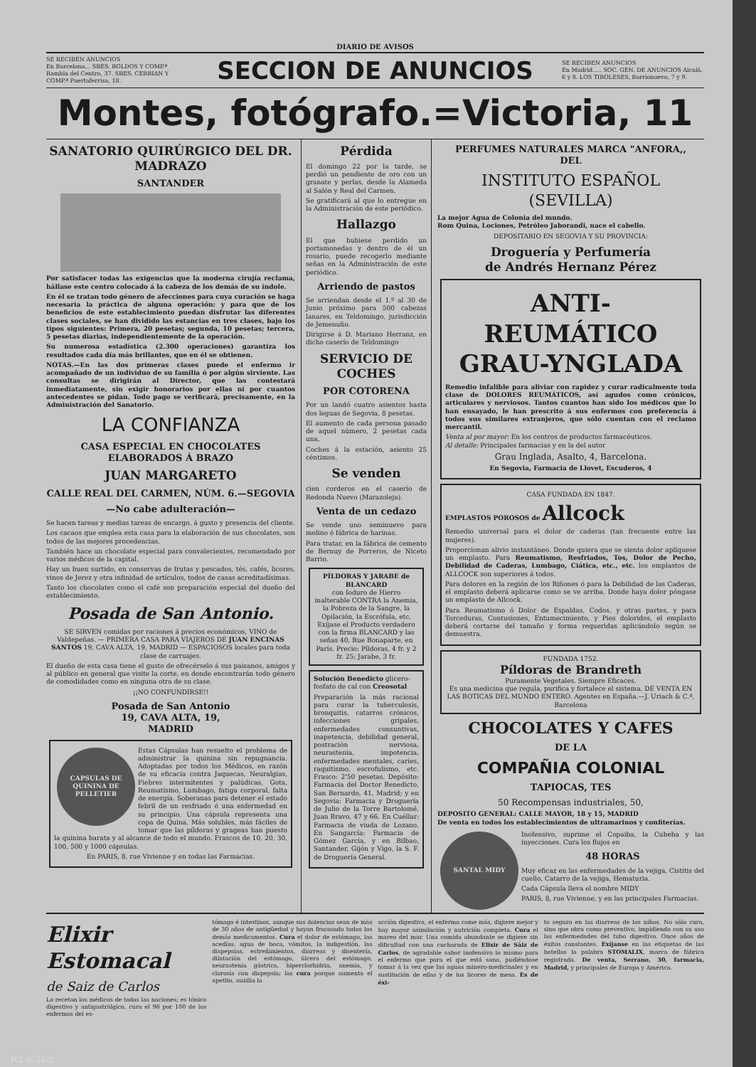DIARIO DE AVISOS
SE RECIBEN ANUNCIOS
En Barcelona... SRES. ROLDOS Y COMP.ª Rambla del Centro, 37. SRES. CEBRIAN Y COMP.ª Puertaferrisa, 18.
SECCION DE ANUNCIOS
SE RECIBEN ANUNCIOS
En Madrid..... SOC. GEN. DE ANUNCIOS Alcalá, 6 y 8. LOS TIROLESES, Barrionuevo, 7 y 9.
Montes, fotógrafo.=Victoria, 11
SANATORIO QUIRÚRGICO DEL DR. MADRAZO
SANTANDER
Por satisfacer todas las exigencias que la moderna cirujía reclama, hállase este centro colocado á la cabeza de los demás de su índole.
En él se tratan todo género de afecciones para cuya curación se haga necesaria la práctica de alguna operación: y para que de los beneficios de este establecimiento puedan disfrutar las diferentes clases sociales, se han dividido las estancias en tres clases, bajo los tipos siguientes: Primera, 20 pesetas; segunda, 10 pesetas; tercera, 5 pesetas diarias, independientemente de la operación.
Su numerosa estadística (2.300 operaciones) garantiza los resultados cada día más brillantes, que en él se obtienen.
NOTAS.—En las dos primeras clases puede el enfermo ir acompañado de un individuo de su familia ó por algún sirviente. Las consultas se dirigirán al Director, que las contestará inmediatamente, sin exigir honorarios por ellas ni por cuantos antecedentes se pidan. Todo pago se verificará, precisamente, en la Administración del Sanatorio.
LA CONFIANZA
CASA ESPECIAL EN CHOCOLATES ELABORADOS Á BRAZO
JUAN MARGARETO
CALLE REAL DEL CARMEN, NÚM. 6.—SEGOVIA
—No cabe adulteración—
Se hacen tareas y medias tareas de encargo, á gusto y presencia del cliente.
Los cacaos que emplea esta casa para la elaboración de sus chocolates, son todos de las mejores procedencias.
También hace un chocolate especial para convalecientes, recomendado por varios médicos de la capital.
Hay un buen surtido, en conservas de frutas y pescados, tés, cafés, licores, vinos de Jerez y otra infinidad de artículos, todos de casas acreditadísimas.
Tanto los chocolates como el café son preparación especial del dueño del establecimiento.
Posada de San Antonio.
SE SIRVEN comidas por raciones á precios económicos, VINO de Valdepeñas. — PRIMERA CASA PARA VIAJEROS DE JUAN ENCINAS SANTOS 19, CAVA ALTA, 19, MADRID — ESPACIOSOS locales para toda clase de carruajes.
El dueño de esta casa tiene el gusto de ofrecérselo á sus paisanos, amigos y al público en general que visite la corte, en donde encontrarán todo género de comodidades como en ninguna otra de su clase.
¡¡NO CONFUNDIRSE!!
Posada de San Antonio
19, CAVA ALTA, 19,
MADRID
CAPSULAS DE QUININA DE PELLETIER
Estas Cápsulas han resuelto el problema de administrar la quinina sin repugnancia. Adoptadas por todos los Médicos, en razón de su eficacia contra Jaquecas, Neuralgias, Fiebres intermitentes y palúdicas, Gota, Reumatismo, Lumbago, fatiga corporal, falta de energía. Soberanas para detener el estado febril de un resfriado ó una enfermedad en su principio. Una cápsula representa una copa de Quina. Más solubles, más fáciles de tomar que las píldoras y grageas han puesto la quinina barata y al alcance de todo el mundo. Frascos de 10, 20, 30, 100, 500 y 1000 cápsulas.
En PARIS, 8, rue Vivienne y en todas las Farmacias.
Pérdida
El domingo 22 por la tarde, se perdió un pendiente de oro con un granate y perlas, desde la Alameda al Salón y Real del Carmen.
Se gratificará al que lo entregue en la Administración de este periódico.
Hallazgo
El que hubiese perdido un portamonedas y dentro de él un rosario, puede recogerlo mediante señas en la Administración de este periódico.
Arriendo de pastos
Se arriendan desde el 1.º al 30 de Junio próximo para 500 cabezas lanares, en Teldomingo, jurisdicción de Jemenuño.
Dirigirse á D. Mariano Herranz, en dicho caserío de Teldomingo
SERVICIO DE COCHES
POR COTORENA
Por un landó cuatro asientos hasta dos leguas de Segovia, 8 pesetas.
El aumento de cada persona pasado de aquel número, 2 pesetas cada una.
Coches á la estación, asiento 25 céntimos.
Se venden
cien corderos en el caserío de Redonda Nuevo (Marazoleja).
Venta de un cedazo
Se vende uno seminuevo para molino ó fábrica de harinas.
Para tratar, en la fábrica de cemento de Bernuy de Porreros, de Niceto Barrio.
PÍLDORAS Y JARABE de BLANCARD
con Ioduro de Hierro inalterable CONTRA la Anemia, la Pobreza de la Sangre, la Opilación, la Escrófula, etc. Exíjase el Producto verdadero con la firma BLANCARD y las señas 40, Rue Bonaparte, en París. Precio: Píldoras, 4 fr. y 2 fr. 25; Jarabe, 3 fr.
Solución Benedicto glicero-fosfato de cal con Creosotal
Preparación la más racional para curar la tuberculosis, bronquitis, catarros crónicos, infecciones gripales, enfermedades consuntivas, inapetencia, debilidad general, postración nerviosa, neurastenia, impotencia, enfermedades mentales, caries, raquitismo, escrofulismo, etc. Frasco: 2'50 pesetas. Depósito: Farmacia del Doctor Benedicto, San Bernardo, 41, Madrid; y en Segovia: Farmacia y Droguería de Julio de la Torre Bartolomé, Juan Bravo, 47 y 66. En Cuéllar: Farmacia de viuda de Lozano. En Sangarcía: Farmacia de Gómez García, y en Bilbao, Santander, Gijón y Vigo, la S. F. de Droguería General.
PERFUMES NATURALES MARCA "ANFORA,,
DEL
INSTITUTO ESPAÑOL (SEVILLA)
La mejor Agua de Colonia del mundo.
Rom Quina, Lociones, Petróleo Jaborandi, nace el cabello.
DEPOSITARIO EN SEGOVIA Y SU PROVINCIA:
Droguería y Perfumería
de Andrés Hernanz Pérez
ANTI-REUMÁTICO
GRAU-YNGLADA
Remedio infalible para aliviar con rapidez y curar radicalmente toda clase de DOLORES REUMÁTICOS, así agudos como crónicos, articulares y nerviosos. Tantos cuantos han sido los médicos que lo han ensayado, le han prescrito á sus enfermos con preferencia á todos sus similares extranjeros, que sólo cuentan con el reclamo mercantil.
Venta al por mayor: En los centros de productos farmacéuticos.
Al detalle: Principales farmacias y en la del autor
Grau Inglada, Asalto, 4, Barcelona.
En Segovia, Farmacia de Llovet, Escuderos, 4
CASA FUNDADA EN 1847.
EMPLASTOS POROSOS de Allcock
Remedio universal para el dolor de caderas (tan frecuente entre las mujeres).
Proporcionan alivio instantáneo. Donde quiera que se sienta dolor aplíquese un emplasto. Para Reumatismo, Resfriados, Tos, Dolor de Pecho, Debilidad de Caderas, Lumbago, Ciática, etc., etc. los emplastos de ALLCOCK son superiores á todos.
Para dolores en la región de los Riñones ó para la Debilidad de las Caderas, el emplasto deberá aplicarse como se ve arriba. Donde haya dolor póngase un emplasto de Allcock.
Para Reumatismo ó Dolor de Espaldas, Codos, y otras partes, y para Torceduras, Contusiones, Entumecimiento, y Pies doloridos, el emplasto deberá cortarse del tamaño y forma requeridas aplicándolo según se demuestra.
FUNDADA 1752.
Píldoras de Brandreth
Puramente Vegetales. Siempre Eficaces.
Es una medicina que regula, purifica y fortalece el sistema. DE VENTA EN LAS BOTICAS DEL MUNDO ENTERO. Agentes en España.—J. Uriach & C.ª, Barcelona
CHOCOLATES Y CAFES
DE LA
COMPAÑIA COLONIAL
TAPIOCAS, TES
50 Recompensas industriales, 50,
DEPOSITO GENERAL: CALLE MAYOR, 18 y 15, MADRID
De venta en todos los establecimientos de ultramarinos y confiterías.
SANTAL MIDY
Inofensivo, suprime el Copaiba, la Cubeba y las inyecciones. Cura los flujos en
48 HORAS
Muy eficaz en las enfermedades de la vejiga, Cistitis del cuello, Catarro de la vejiga, Hematuria.
Cada Cápsula lleva el nombre MIDY
PARIS, 8, rue Vivienne, y en las principales Farmacias.
Elixir Estomacal
de Saiz de Carlos
Lo recetan los médicos de todas las naciones; es tónico digestivo y antigastrálgico, cura el 98 por 100 de los enfermos del es-
tómago é intestinos, aunque sus dolencias sean de más de 30 años de antigüedad y hayan fracasado todos los demás medicamentos. Cura el dolor de estómago, las acedías, agua de boca, vómitos, la indigestión, las dispepsias, estreñimientos, diarreas y disentería, dilatación del estómago, úlcera del estómago, neurastenia gástrica, hiperclorhidria, anemia, y clorosis con dispepsia; las cura porque aumenta el apetito, auxilia la
acción digestiva, el enfermo come más, digiere mejor y hay mayor asimilación y nutrición completa. Cura el mareo del mar. Una comida abundante se digiere sin dificultad con una cucharada de Elixir de Sáiz de Carlos, de agradable sabor inofensivo lo mismo para el enfermo que para el que está sano, pudiéndose tomar á la vez que las aguas minero-medicinales y en sustitución de ellas y de los licores de mesa. Es de éxi-
to seguro en las diarreas de los niños. No sólo cura, sino que obra como preventivo, impidiendo con su uso las enfermedades del tubo digestivo. Once años de éxitos constantes. Exíjanse en las etiquetas de las botellas la palabra STOMALIX, marca de fábrica registrada. De venta, Serrano, 30, farmacia, Madrid, y principales de Europa y América.
M.C.D. 2022